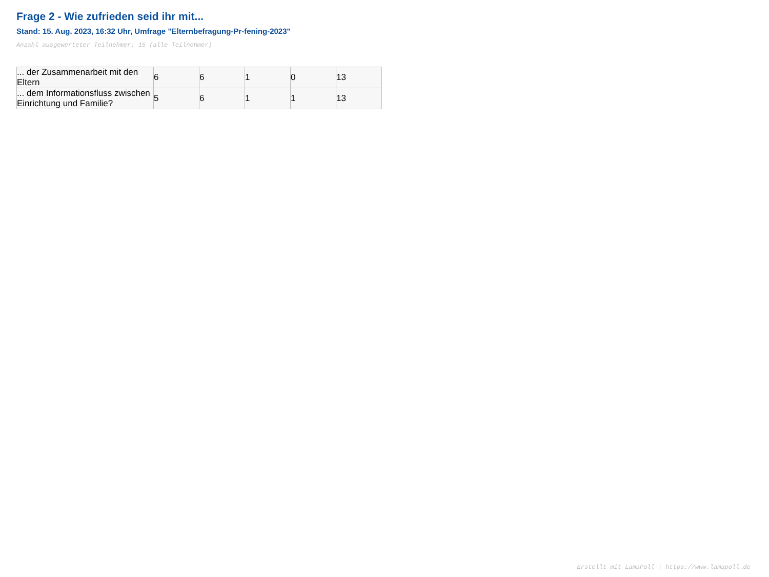Frage 2 - Wie zufrieden seid ihr mit...
Stand: 15. Aug. 2023, 16:32 Uhr, Umfrage "Elternbefragung-Pr-fening-2023"
Anzahl ausgewerteter Teilnehmer: 15 (alle Teilnehmer)
| ... der Zusammenarbeit mit den Eltern | 6 | 6 | 1 | 0 | 13 |
| ... dem Informationsfluss zwischen Einrichtung und Familie? | 5 | 6 | 1 | 1 | 13 |
Erstellt mit LamaPoll | https://www.lamapoll.de